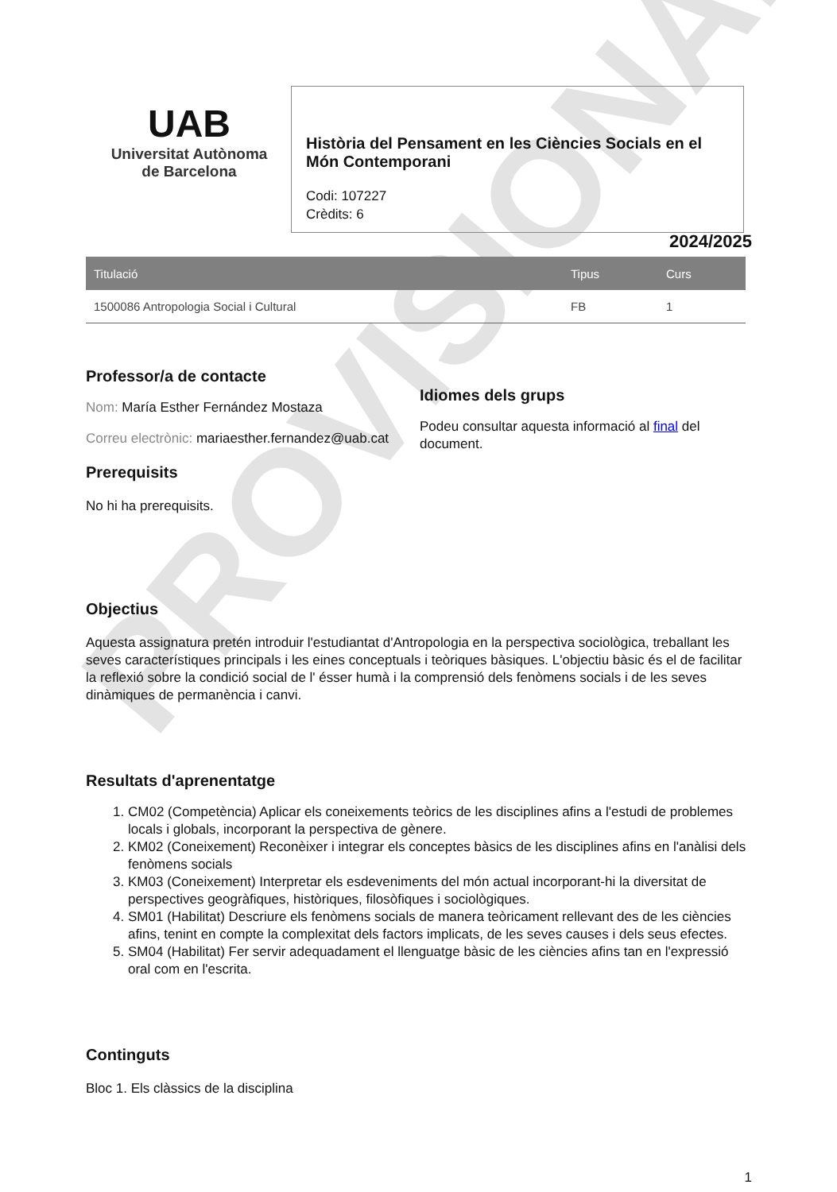PROVISIONAL
UAB
Universitat Autònoma
de Barcelona
Història del Pensament en les Ciències Socials en el Món Contemporani
Codi: 107227
Crèdits: 6
2024/2025
| Titulació | Tipus | Curs |
| --- | --- | --- |
| 1500086 Antropologia Social i Cultural | FB | 1 |
Professor/a de contacte
Nom: María Esther Fernández Mostaza
Correu electrònic: mariaesther.fernandez@uab.cat
Prerequisits
No hi ha prerequisits.
Idiomes dels grups
Podeu consultar aquesta informació al final del document.
Objectius
Aquesta assignatura pretén introduir l'estudiantat d'Antropologia en la perspectiva sociològica, treballant les seves característiques principals i les eines conceptuals i teòriques bàsiques. L'objectiu bàsic és el de facilitar la reflexió sobre la condició social de l' ésser humà i la comprensió dels fenòmens socials i de les seves dinàmiques de permanència i canvi.
Resultats d'aprenentatge
1. CM02 (Competència) Aplicar els coneixements teòrics de les disciplines afins a l'estudi de problemes locals i globals, incorporant la perspectiva de gènere.
2. KM02 (Coneixement) Reconèixer i integrar els conceptes bàsics de les disciplines afins en l'anàlisi dels fenòmens socials
3. KM03 (Coneixement) Interpretar els esdeveniments del món actual incorporant-hi la diversitat de perspectives geogràfiques, històriques, filosòfiques i sociològiques.
4. SM01 (Habilitat) Descriure els fenòmens socials de manera teòricament rellevant des de les ciències afins, tenint en compte la complexitat dels factors implicats, de les seves causes i dels seus efectes.
5. SM04 (Habilitat) Fer servir adequadament el llenguatge bàsic de les ciències afins tan en l'expressió oral com en l'escrita.
Continguts
Bloc 1. Els clàssics de la disciplina
1